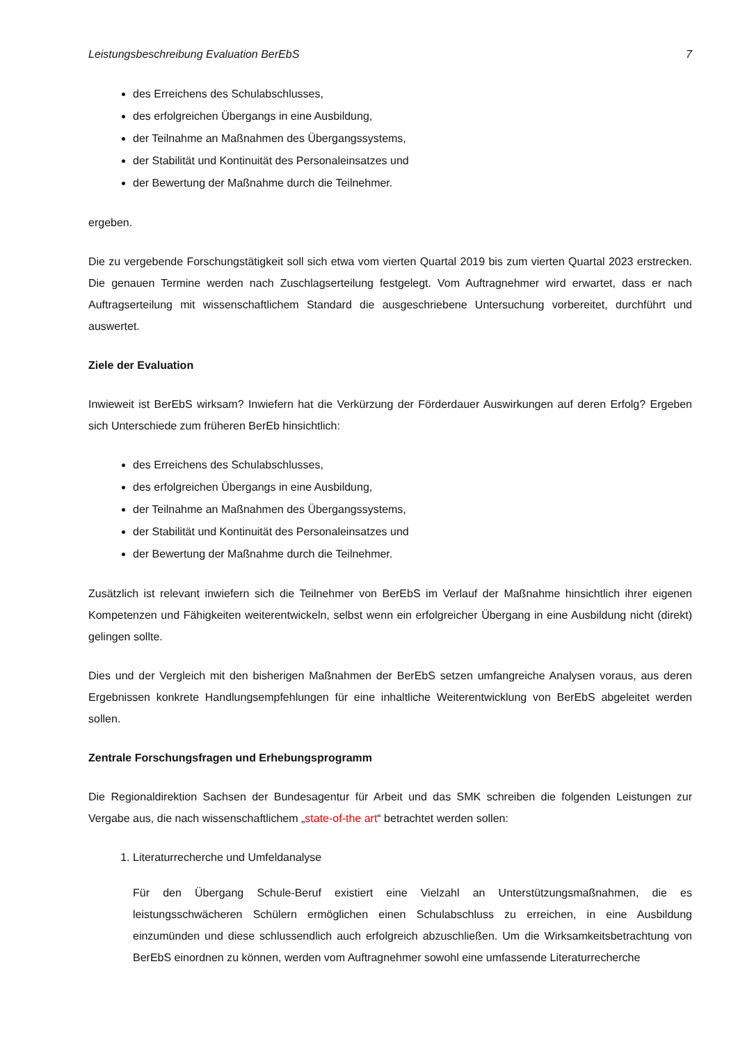Leistungsbeschreibung Evaluation BerEbS 7
des Erreichens des Schulabschlusses,
des erfolgreichen Übergangs in eine Ausbildung,
der Teilnahme an Maßnahmen des Übergangssystems,
der Stabilität und Kontinuität des Personaleinsatzes und
der Bewertung der Maßnahme durch die Teilnehmer.
ergeben.
Die zu vergebende Forschungstätigkeit soll sich etwa vom vierten Quartal 2019 bis zum vierten Quartal 2023 erstrecken. Die genauen Termine werden nach Zuschlagserteilung festgelegt. Vom Auftragnehmer wird erwartet, dass er nach Auftragserteilung mit wissenschaftlichem Standard die ausgeschriebene Untersuchung vorbereitet, durchführt und auswertet.
Ziele der Evaluation
Inwieweit ist BerEbS wirksam? Inwiefern hat die Verkürzung der Förderdauer Auswirkungen auf deren Erfolg? Ergeben sich Unterschiede zum früheren BerEb hinsichtlich:
des Erreichens des Schulabschlusses,
des erfolgreichen Übergangs in eine Ausbildung,
der Teilnahme an Maßnahmen des Übergangssystems,
der Stabilität und Kontinuität des Personaleinsatzes und
der Bewertung der Maßnahme durch die Teilnehmer.
Zusätzlich ist relevant inwiefern sich die Teilnehmer von BerEbS im Verlauf der Maßnahme hinsichtlich ihrer eigenen Kompetenzen und Fähigkeiten weiterentwickeln, selbst wenn ein erfolgreicher Übergang in eine Ausbildung nicht (direkt) gelingen sollte.
Dies und der Vergleich mit den bisherigen Maßnahmen der BerEbS setzen umfangreiche Analysen voraus, aus deren Ergebnissen konkrete Handlungsempfehlungen für eine inhaltliche Weiterentwicklung von BerEbS abgeleitet werden sollen.
Zentrale Forschungsfragen und Erhebungsprogramm
Die Regionaldirektion Sachsen der Bundesagentur für Arbeit und das SMK schreiben die folgenden Leistungen zur Vergabe aus, die nach wissenschaftlichem „state-of-the art“ betrachtet werden sollen:
1. Literaturrecherche und Umfeldanalyse
Für den Übergang Schule-Beruf existiert eine Vielzahl an Unterstützungsmaßnahmen, die es leistungsschwächeren Schülern ermöglichen einen Schulabschluss zu erreichen, in eine Ausbildung einzumünden und diese schlussendlich auch erfolgreich abzuschließen. Um die Wirksamkeitsbetrachtung von BerEbS einordnen zu können, werden vom Auftragnehmer sowohl eine umfassende Literaturrecherche